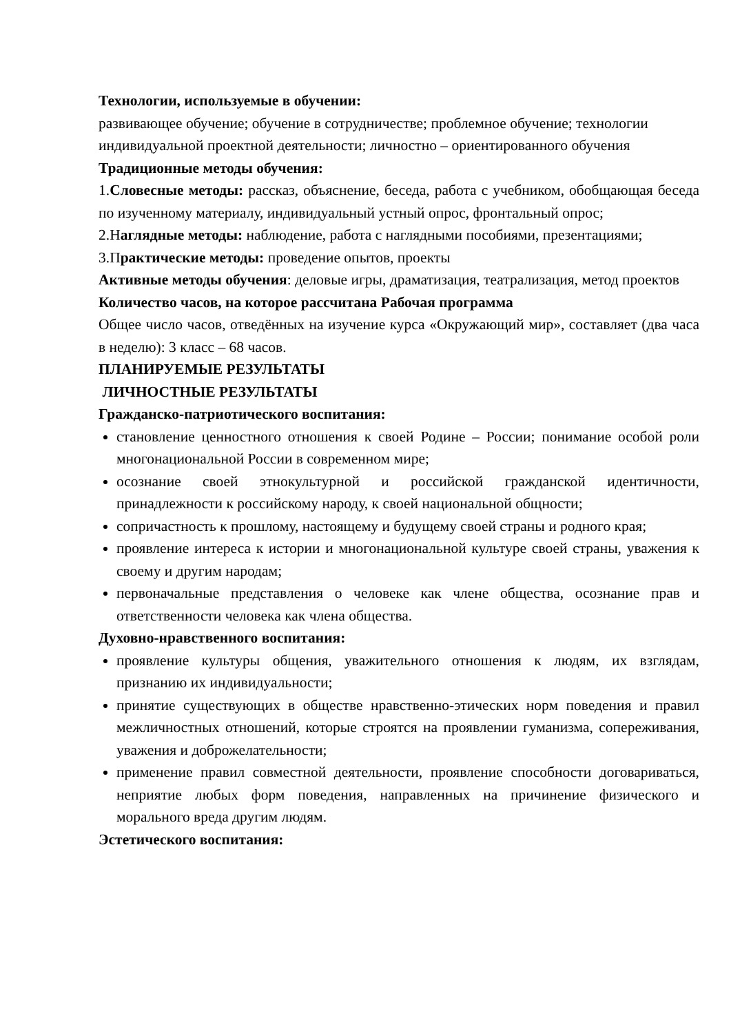Технологии, используемые в обучении:
развивающее обучение; обучение в сотрудничестве; проблемное обучение; технологии индивидуальной проектной деятельности; личностно – ориентированного обучения
Традиционные методы обучения:
1.Словесные методы: рассказ, объяснение, беседа, работа с учебником, обобщающая беседа по изученному материалу, индивидуальный устный опрос, фронтальный опрос;
2.Наглядные методы: наблюдение, работа с наглядными пособиями, презентациями;
3.Практические методы: проведение опытов, проекты
Активные методы обучения: деловые игры, драматизация, театрализация, метод проектов
Количество часов, на которое рассчитана Рабочая программа
Общее число часов, отведённых на изучение курса «Окружающий мир», составляет (два часа в неделю): 3 класс – 68 часов.
ПЛАНИРУЕМЫЕ РЕЗУЛЬТАТЫ
ЛИЧНОСТНЫЕ РЕЗУЛЬТАТЫ
Гражданско-патриотического воспитания:
становление ценностного отношения к своей Родине – России; понимание особой роли многонациональной России в современном мире;
осознание своей этнокультурной и российской гражданской идентичности, принадлежности к российскому народу, к своей национальной общности;
сопричастность к прошлому, настоящему и будущему своей страны и родного края;
проявление интереса к истории и многонациональной культуре своей страны, уважения к своему и другим народам;
первоначальные представления о человеке как члене общества, осознание прав и ответственности человека как члена общества.
Духовно-нравственного воспитания:
проявление культуры общения, уважительного отношения к людям, их взглядам, признанию их индивидуальности;
принятие существующих в обществе нравственно-этических норм поведения и правил межличностных отношений, которые строятся на проявлении гуманизма, сопереживания, уважения и доброжелательности;
применение правил совместной деятельности, проявление способности договариваться, неприятие любых форм поведения, направленных на причинение физического и морального вреда другим людям.
Эстетического воспитания: